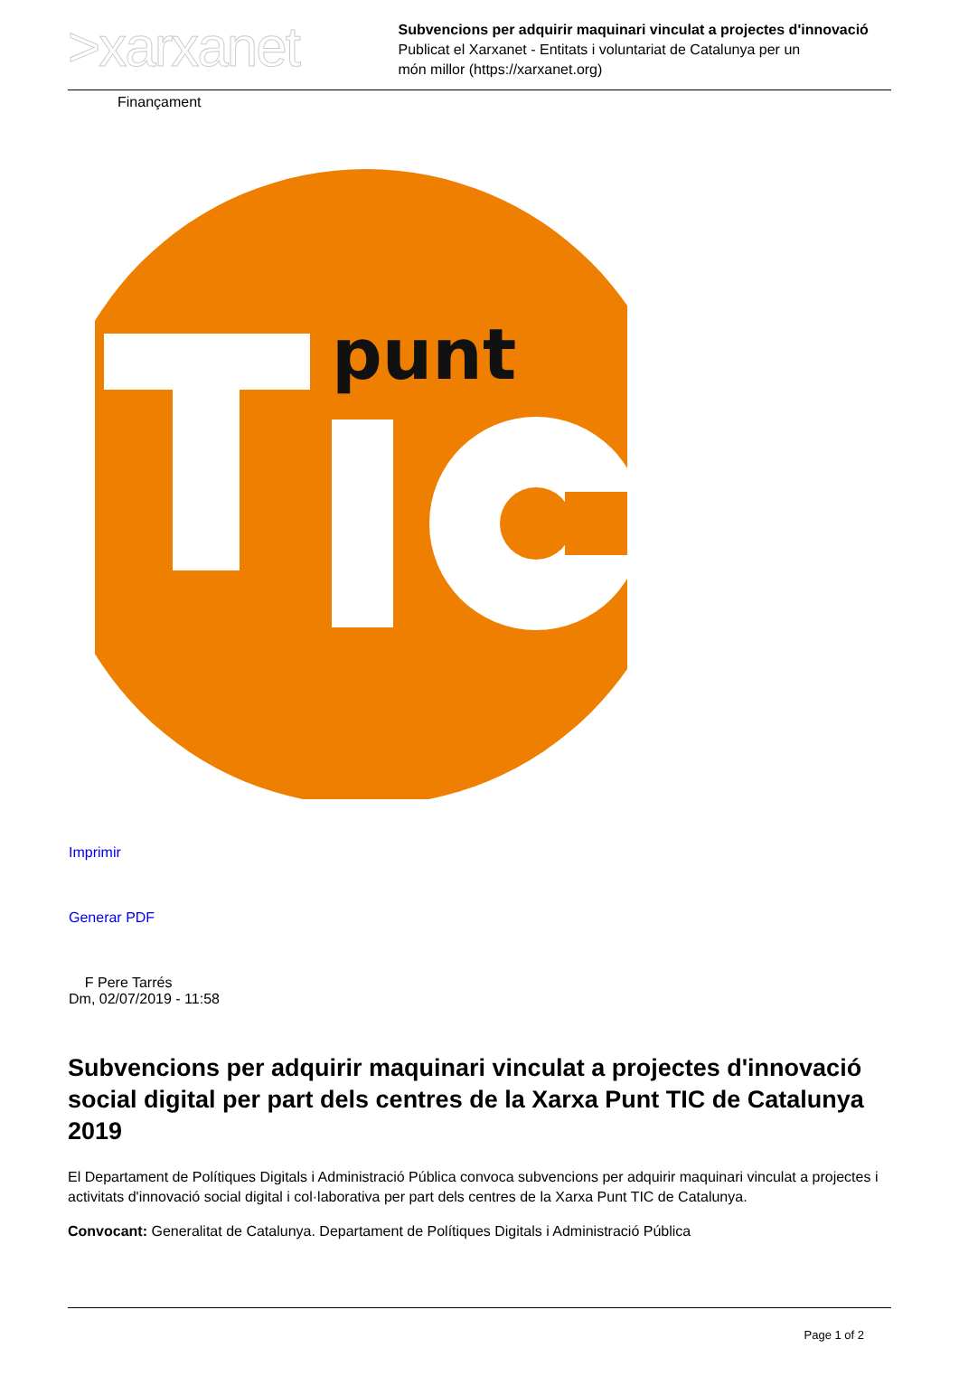>xarxanet
Subvencions per adquirir maquinari vinculat a projectes d'innovació
Publicat el Xarxanet - Entitats i voluntariat de Catalunya per un
món millor (https://xarxanet.org)
Finançament
punt
Imprimir
Generar PDF
F Pere Tarrés
Dm, 02/07/2019 - 11:58
Subvencions per adquirir maquinari vinculat a projectes d'innovació social digital per part dels centres de la Xarxa Punt TIC de Catalunya 2019
El Departament de Polítiques Digitals i Administració Pública convoca subvencions per adquirir maquinari vinculat a projectes i activitats d'innovació social digital i col·laborativa per part dels centres de la Xarxa Punt TIC de Catalunya.
Convocant: Generalitat de Catalunya. Departament de Polítiques Digitals i Administració Pública
Page 1 of 2